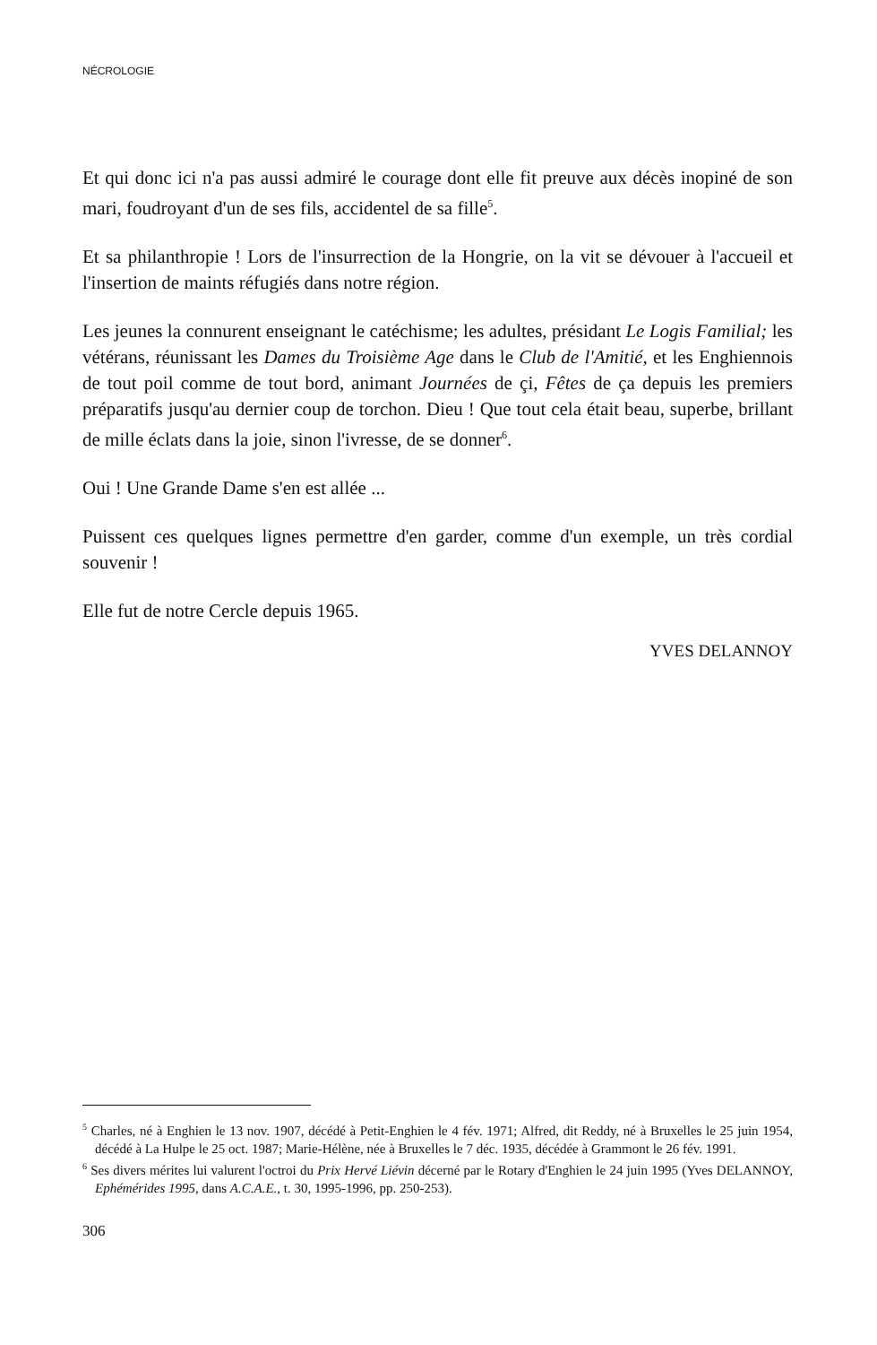NÉCROLOGIE
Et qui donc ici n'a pas aussi admiré le courage dont elle fit preuve aux décès inopiné de son mari, foudroyant d'un de ses fils, accidentel de sa fille<sup>5</sup>.
Et sa philanthropie ! Lors de l'insurrection de la Hongrie, on la vit se dévouer à l'accueil et l'insertion de maints réfugiés dans notre région.
Les jeunes la connurent enseignant le catéchisme; les adultes, présidant Le Logis Familial; les vétérans, réunissant les Dames du Troisième Age dans le Club de l'Amitié, et les Enghiennois de tout poil comme de tout bord, animant Journées de çi, Fêtes de ça depuis les premiers préparatifs jusqu'au dernier coup de torchon. Dieu ! Que tout cela était beau, superbe, brillant de mille éclats dans la joie, sinon l'ivresse, de se donner<sup>6</sup>.
Oui ! Une Grande Dame s'en est allée ...
Puissent ces quelques lignes permettre d'en garder, comme d'un exemple, un très cordial souvenir !
Elle fut de notre Cercle depuis 1965.
YVES DELANNOY
<sup>5</sup> Charles, né à Enghien le 13 nov. 1907, décédé à Petit-Enghien le 4 fév. 1971; Alfred, dit Reddy, né à Bruxelles le 25 juin 1954, décédé à La Hulpe le 25 oct. 1987; Marie-Hélène, née à Bruxelles le 7 déc. 1935, décédée à Grammont le 26 fév. 1991.
<sup>6</sup> Ses divers mérites lui valurent l'octroi du Prix Hervé Liévin décerné par le Rotary d'Enghien le 24 juin 1995 (Yves DELANNOY, Ephémérides 1995, dans A.C.A.E., t. 30, 1995-1996, pp. 250-253).
306